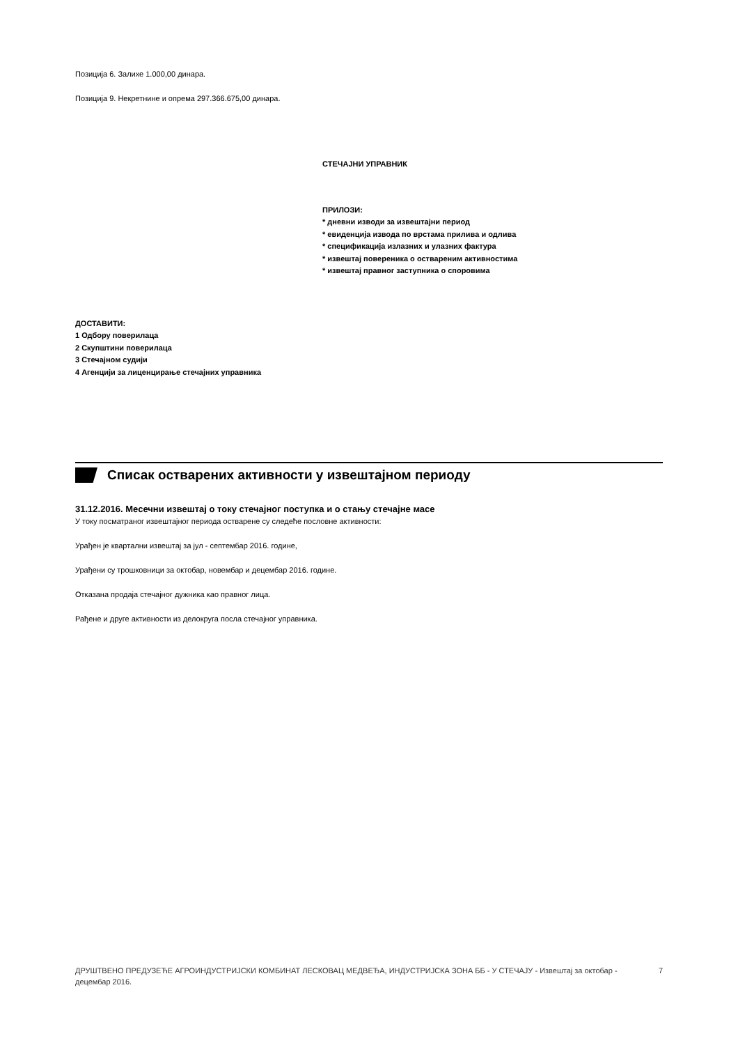Позиција 6. Залихе 1.000,00 динара.
Позиција 9. Некретнине и опрема 297.366.675,00 динара.
СТЕЧАЈНИ УПРАВНИК
ПРИЛОЗИ:
* дневни изводи за извештајни период
* евиденција извода по врстама прилива и одлива
* спецификација излазних и улазних фактура
* извештај повереника о оствареним активностима
* извештај правног заступника о споровима
ДОСТАВИТИ:
1 Одбору поверилаца
2 Скупштини поверилаца
3 Стечајном судији
4 Агенцији за лиценцирање стечајних управника
Списак остварених активности у извештајном периоду
31.12.2016. Месечни извештај о току стечајног поступка и о стању стечајне масе
У току посматраног извештајног периода остварене су следеће пословне активности:
Урађен је квартални извештај за јул - септембар 2016. године,
Урађени су трошковници за октобар, новембар и децембар 2016. године.
Отказана продаја стечајног дужника као правног лица.
Рађене и друге активности из делокруга посла стечајног управника.
ДРУШТВЕНО ПРЕДУЗЕЋЕ АГРОИНДУСТРИЈСКИ КОМБИНАТ ЛЕСКОВАЦ МЕДВЕЂА, ИНДУСТРИЈСКА ЗОНА ББ - У СТЕЧАЈУ - Извештај за октобар - децембар 2016. 7